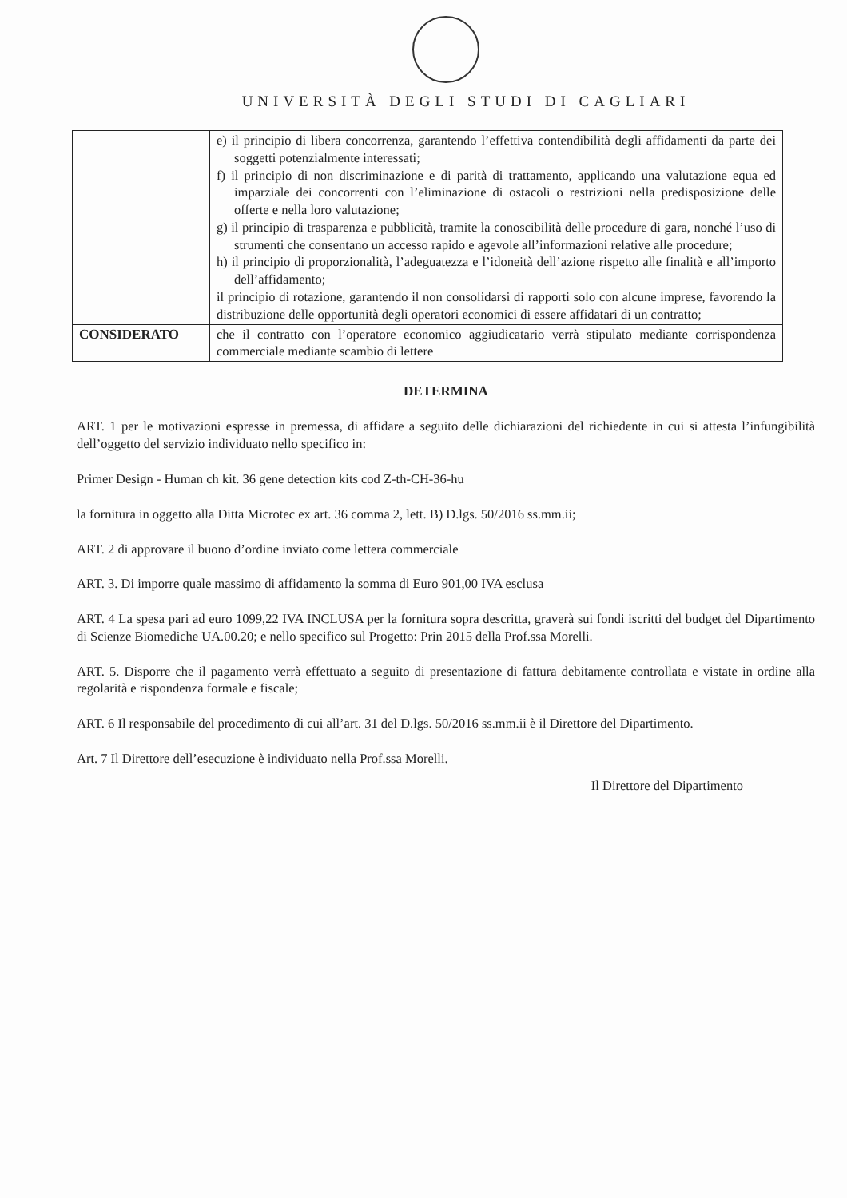UNIVERSITÀ DEGLI STUDI DI CAGLIARI
| | e) il principio di libera concorrenza, garantendo l’effettiva contendibilità degli affidamenti da parte dei soggetti potenzialmente interessati; f) il principio di non discriminazione e di parità di trattamento, applicando una valutazione equa ed imparziale dei concorrenti con l’eliminazione di ostacoli o restrizioni nella predisposizione delle offerte e nella loro valutazione; g) il principio di trasparenza e pubblicità, tramite la conoscibilità delle procedure di gara, nonché l’uso di strumenti che consentano un accesso rapido e agevole all’informazioni relative alle procedure; h) il principio di proporzionalità, l’adeguatezza e l’idoneità dell’azione rispetto alle finalità e all’importo dell’affidamento; il principio di rotazione, garantendo il non consolidarsi di rapporti solo con alcune imprese, favorendo la distribuzione delle opportunità degli operatori economici di essere affidatari di un contratto; |
| CONSIDERATO | che il contratto con l’operatore economico aggiudicatario verrà stipulato mediante corrispondenza commerciale mediante scambio di lettere |
DETERMINA
ART. 1 per le motivazioni espresse in premessa, di affidare a seguito delle dichiarazioni del richiedente in cui si attesta l’infungibilità dell’oggetto del servizio individuato nello specifico in:
Primer Design - Human ch kit. 36 gene detection kits cod Z-th-CH-36-hu
la fornitura in oggetto alla Ditta Microtec ex art. 36 comma 2, lett. B) D.lgs. 50/2016 ss.mm.ii;
ART. 2 di approvare il buono d’ordine inviato come lettera commerciale
ART. 3. Di imporre quale massimo di affidamento la somma di Euro 901,00 IVA esclusa
ART. 4 La spesa pari ad euro 1099,22 IVA INCLUSA per la fornitura sopra descritta, graverà sui fondi iscritti del budget del Dipartimento di Scienze Biomediche UA.00.20; e nello specifico sul Progetto: Prin 2015 della Prof.ssa Morelli.
ART. 5. Disporre che il pagamento verrà effettuato a seguito di presentazione di fattura debitamente controllata e vistate in ordine alla regolarità e rispondenza formale e fiscale;
ART. 6 Il responsabile del procedimento di cui all’art. 31 del D.lgs. 50/2016 ss.mm.ii è il Direttore del Dipartimento.
Art. 7 Il Direttore dell’esecuzione è individuato nella Prof.ssa Morelli.
Il Direttore del Dipartimento